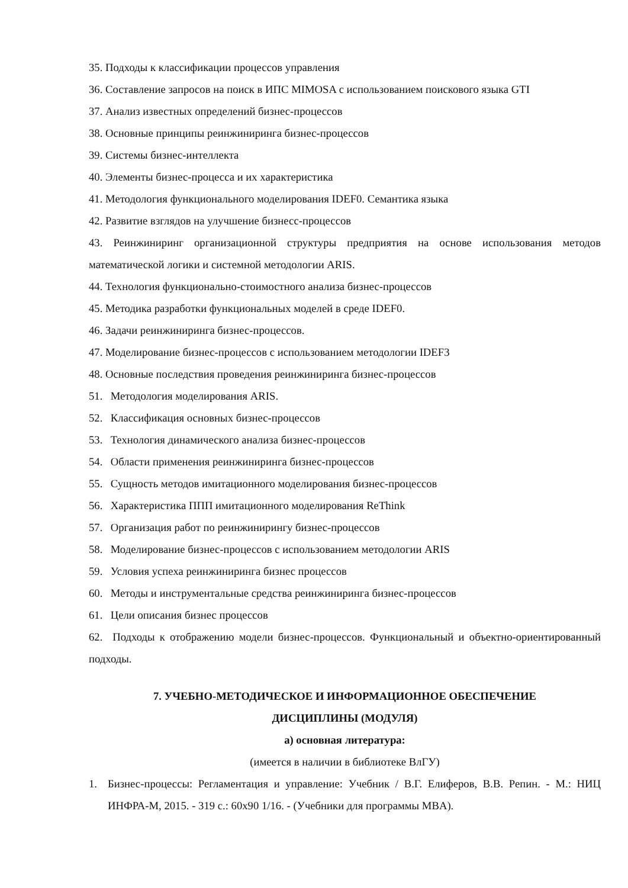35. Подходы к классификации процессов управления
36. Составление запросов на поиск в ИПС MIMOSA с использованием поискового языка GTI
37. Анализ известных определений бизнес-процессов
38. Основные принципы реинжиниринга бизнес-процессов
39. Системы бизнес-интеллекта
40. Элементы бизнес-процесса и их характеристика
41. Методология функционального моделирования IDEF0. Семантика языка
42. Развитие взглядов на улучшение бизнесс-процессов
43. Реинжиниринг организационной структуры предприятия на основе использования методов математической логики и системной методологии ARIS.
44. Технология функционально-стоимостного анализа бизнес-процессов
45. Методика разработки функциональных моделей в среде IDEF0.
46. Задачи реинжиниринга бизнес-процессов.
47. Моделирование бизнес-процессов с использованием методологии IDEF3
48. Основные последствия проведения реинжиниринга бизнес-процессов
51. Методология моделирования ARIS.
52. Классификация основных бизнес-процессов
53. Технология динамического анализа бизнес-процессов
54. Области применения реинжиниринга бизнес-процессов
55. Сущность методов имитационного моделирования бизнес-процессов
56. Характеристика ППП имитационного моделирования ReThink
57. Организация работ по реинжинирингу бизнес-процессов
58. Моделирование бизнес-процессов с использованием методологии ARIS
59. Условия успеха реинжиниринга бизнес процессов
60. Методы и инструментальные средства реинжиниринга бизнес-процессов
61. Цели описания бизнес процессов
62. Подходы к отображению модели бизнес-процессов. Функциональный и объектно-ориентированный подходы.
7. УЧЕБНО-МЕТОДИЧЕСКОЕ И ИНФОРМАЦИОННОЕ ОБЕСПЕЧЕНИЕ
ДИСЦИПЛИНЫ (МОДУЛЯ)
а) основная литература:
(имеется в наличии в библиотеке ВлГУ)
1. Бизнес-процессы: Регламентация и управление: Учебник / В.Г. Елиферов, В.В. Репин. - М.: НИЦ ИНФРА-М, 2015. - 319 с.: 60x90 1/16. - (Учебники для программы MBA).